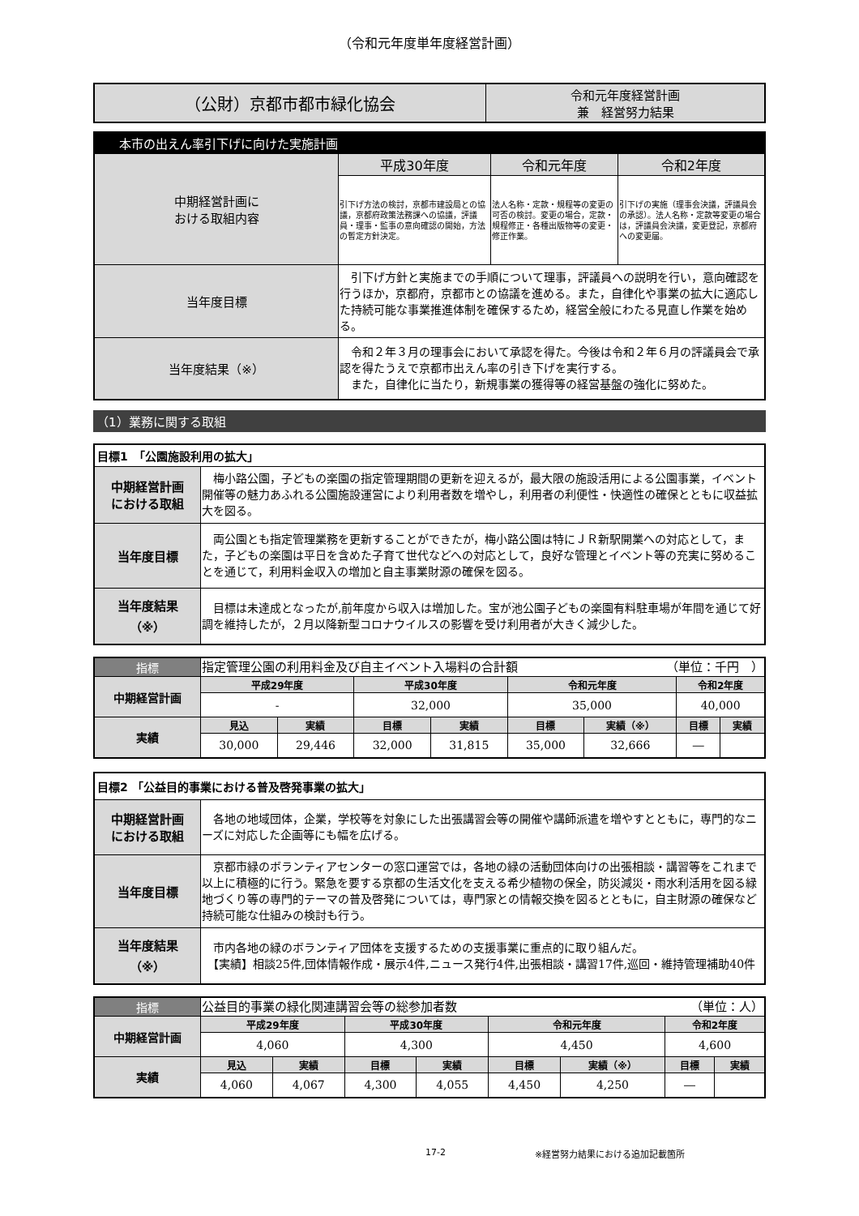（令和元年度単年度経営計画）
| （公財）京都市都市緑化協会 | 令和元年度経営計画 兼 経営努力結果 |
| 本市の出えん率引下げに向けた実施計画 | | | |
| 中期経営計画に おける取組内容 | 平成30年度 | 令和元年度 | 令和2年度 |
| | 引下げ方法の検討，京都市建設局との協議，京都府政策法務課への協議，評議員・理事・監事の意向確認の開始，方法の暫定方針決定。 | 法人名称・定款・規程等の変更の可否の検討。変更の場合，定款・規程修正・各種出版物等の変更・修正作業。 | 引下げの実施（理事会決議，評議員会の承認）。法人名称・定款等変更の場合は，評議員会決議，変更登記，京都府への変更届。 |
| 当年度目標 | 引下げ方針と実施までの手順について理事，評議員への説明を行い，意向確認を行うほか，京都府，京都市との協議を進める。また，自律化や事業の拡大に適応した持続可能な事業推進体制を確保するため，経営全般にわたる見直し作業を始める。 | | |
| 当年度結果（※） | 令和２年３月の理事会において承認を得た。今後は令和２年６月の評議員会で承認を得たうえで京都市出えん率の引き下げを実行する。 また，自律化に当たり，新規事業の獲得等の経営基盤の強化に努めた。 | | |
（1）業務に関する取組
| 目標1 「公園施設利用の拡大」 | |
| 中期経営計画 における取組 | 梅小路公園，子どもの楽園の指定管理期間の更新を迎えるが，最大限の施設活用による公園事業，イベント開催等の魅力あふれる公園施設運営により利用者数を増やし，利用者の利便性・快適性の確保とともに収益拡大を図る。 |
| 当年度目標 | 両公園とも指定管理業務を更新することができたが，梅小路公園は特にＪＲ新駅開業への対応として，また，子どもの楽園は平日を含めた子育て世代などへの対応として，良好な管理とイベント等の充実に努めることを通じて，利用料金収入の増加と自主事業財源の確保を図る。 |
| 当年度結果 （※） | 目標は未達成となったが,前年度から収入は増加した。宝が池公園子どもの楽園有料駐車場が年間を通じて好調を維持したが，２月以降新型コロナウイルスの影響を受け利用者が大きく減少した。 |
| 指標 | 指定管理公園の利用料金及び自主イベント入場料の合計額 （単位：千円 ） | | | | | | | |
| 中期経営計画 | 平成29年度 | | 平成30年度 | | 令和元年度 | | 令和2年度 | |
| | - | | 32,000 | | 35,000 | | 40,000 | |
| 実績 | 見込 | 実績 | 目標 | 実績 | 目標 | 実績（※） | 目標 | 実績 |
| | 30,000 | 29,446 | 32,000 | 31,815 | 35,000 | 32,666 | ― | |
| 目標2 「公益目的事業における普及啓発事業の拡大」 | |
| 中期経営計画 における取組 | 各地の地域団体，企業，学校等を対象にした出張講習会等の開催や講師派遣を増やすとともに，専門的なニーズに対応した企画等にも幅を広げる。 |
| 当年度目標 | 京都市緑のボランティアセンターの窓口運営では，各地の緑の活動団体向けの出張相談・講習等をこれまで以上に積極的に行う。緊急を要する京都の生活文化を支える希少植物の保全，防災減災・雨水利活用を図る緑地づくり等の専門的テーマの普及啓発については，専門家との情報交換を図るとともに，自主財源の確保など持続可能な仕組みの検討も行う。 |
| 当年度結果 （※） | 市内各地の緑のボランティア団体を支援するための支援事業に重点的に取り組んだ。 【実績】相談25件,団体情報作成・展示4件,ニュース発行4件,出張相談・講習17件,巡回・維持管理補助40件 |
| 指標 | 公益目的事業の緑化関連講習会等の総参加者数 （単位：人） | | | | | | | |
| 中期経営計画 | 平成29年度 | | 平成30年度 | | 令和元年度 | | 令和2年度 | |
| | 4,060 | | 4,300 | | 4,450 | | 4,600 | |
| 実績 | 見込 | 実績 | 目標 | 実績 | 目標 | 実績（※） | 目標 | 実績 |
| | 4,060 | 4,067 | 4,300 | 4,055 | 4,450 | 4,250 | ― | |
17-2 ※経営努力結果における追加記載箇所